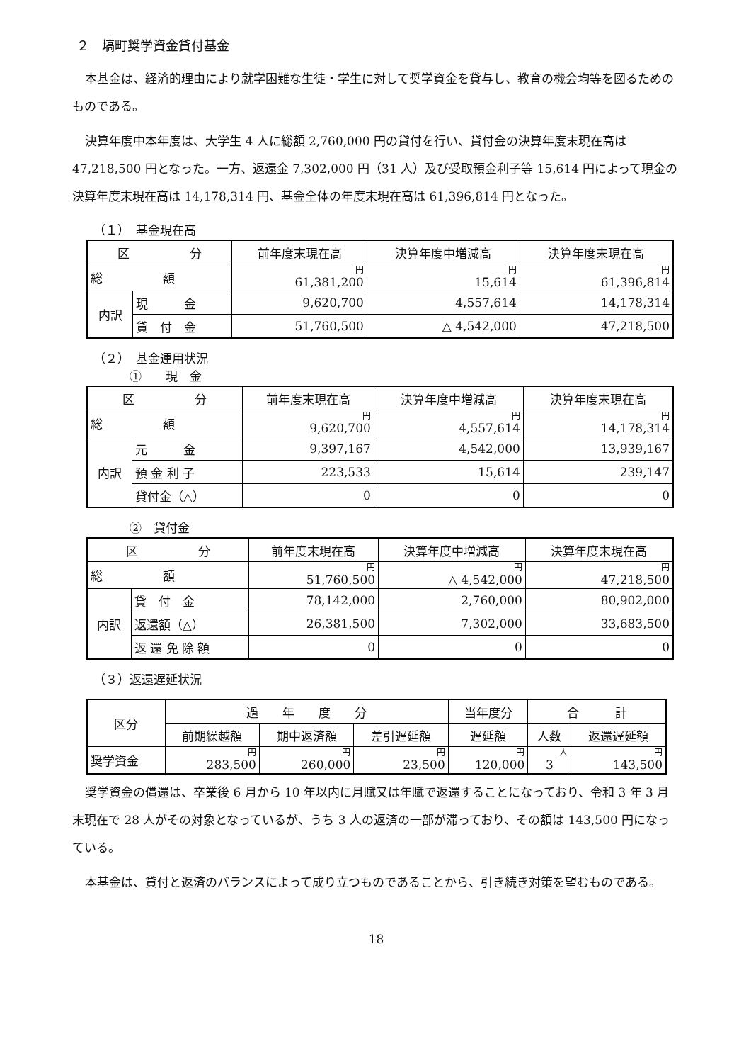２　塙町奨学資金貸付基金
本基金は、経済的理由により就学困難な生徒・学生に対して奨学資金を貸与し、教育の機会均等を図るためのものである。
決算年度中本年度は、大学生 4 人に総額 2,760,000 円の貸付を行い、貸付金の決算年度末現在高は 47,218,500 円となった。一方、返還金 7,302,000 円（31 人）及び受取預金利子等 15,614 円によって現金の決算年度末現在高は 14,178,314 円、基金全体の年度末現在高は 61,396,814 円となった。
（１）　基金現在高
| 区 分 | | 前年度末現在高 | 決算年度中増減高 | 決算年度末現在高 |
| --- | --- | --- | --- | --- |
| 総 額 | | 円 61,381,200 | 円 15,614 | 円 61,396,814 |
| 内訳 | 現 金 | 9,620,700 | 4,557,614 | 14,178,314 |
| | 貸 付 金 | 51,760,500 | △ 4,542,000 | 47,218,500 |
（２）　基金運用状況
　　　①　　現　金
| 区 分 | | 前年度末現在高 | 決算年度中増減高 | 決算年度末現在高 |
| --- | --- | --- | --- | --- |
| 総 額 | | 円 9,620,700 | 円 4,557,614 | 円 14,178,314 |
| 内訳 | 元 金 | 9,397,167 | 4,542,000 | 13,939,167 |
| | 預 金 利 子 | 223,533 | 15,614 | 239,147 |
| | 貸付金（△） | 0 | 0 | 0 |
　　　②　貸付金
| 区 分 | | 前年度末現在高 | 決算年度中増減高 | 決算年度末現在高 |
| --- | --- | --- | --- | --- |
| 総 額 | | 円 51,760,500 | 円 △ 4,542,000 | 円 47,218,500 |
| 内訳 | 貸 付 金 | 78,142,000 | 2,760,000 | 80,902,000 |
| | 返還額（△） | 26,381,500 | 7,302,000 | 33,683,500 |
| | 返 還 免 除 額 | 0 | 0 | 0 |
（３）返還遅延状況
| 区分 | 過 年 度 分 | | | 当年度分 | 合 計 | |
| --- | --- | --- | --- | --- | --- | --- |
| | 前期繰越額 | 期中返済額 | 差引遅延額 | 遅延額 | 人数 | 返還遅延額 |
| 奨学資金 | 円 283,500 | 円 260,000 | 円 23,500 | 円 120,000 | 人 3 | 円 143,500 |
奨学資金の償還は、卒業後 6 月から 10 年以内に月賦又は年賦で返還することになっており、令和 3 年 3 月末現在で 28 人がその対象となっているが、うち 3 人の返済の一部が滞っており、その額は 143,500 円になっている。
本基金は、貸付と返済のバランスによって成り立つものであることから、引き続き対策を望むものである。
18